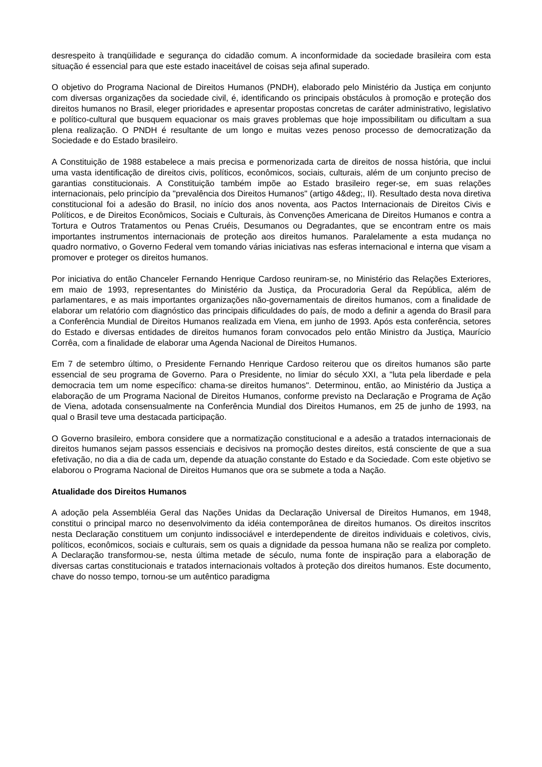desrespeito à tranqüilidade e segurança do cidadão comum. A inconformidade da sociedade brasileira com esta situação é essencial para que este estado inaceitável de coisas seja afinal superado.
O objetivo do Programa Nacional de Direitos Humanos (PNDH), elaborado pelo Ministério da Justiça em conjunto com diversas organizações da sociedade civil, é, identificando os principais obstáculos à promoção e proteção dos direitos humanos no Brasil, eleger prioridades e apresentar propostas concretas de caráter administrativo, legislativo e político-cultural que busquem equacionar os mais graves problemas que hoje impossibilitam ou dificultam a sua plena realização. O PNDH é resultante de um longo e muitas vezes penoso processo de democratização da Sociedade e do Estado brasileiro.
A Constituição de 1988 estabelece a mais precisa e pormenorizada carta de direitos de nossa história, que inclui uma vasta identificação de direitos civis, políticos, econômicos, sociais, culturais, além de um conjunto preciso de garantias constitucionais. A Constituição também impõe ao Estado brasileiro reger-se, em suas relações internacionais, pelo princípio da "prevalência dos Direitos Humanos" (artigo 4&deg;, II). Resultado desta nova diretiva constitucional foi a adesão do Brasil, no início dos anos noventa, aos Pactos Internacionais de Direitos Civis e Políticos, e de Direitos Econômicos, Sociais e Culturais, às Convenções Americana de Direitos Humanos e contra a Tortura e Outros Tratamentos ou Penas Cruéis, Desumanos ou Degradantes, que se encontram entre os mais importantes instrumentos internacionais de proteção aos direitos humanos. Paralelamente a esta mudança no quadro normativo, o Governo Federal vem tomando várias iniciativas nas esferas internacional e interna que visam a promover e proteger os direitos humanos.
Por iniciativa do então Chanceler Fernando Henrique Cardoso reuniram-se, no Ministério das Relações Exteriores, em maio de 1993, representantes do Ministério da Justiça, da Procuradoria Geral da República, além de parlamentares, e as mais importantes organizações não-governamentais de direitos humanos, com a finalidade de elaborar um relatório com diagnóstico das principais dificuldades do país, de modo a definir a agenda do Brasil para a Conferência Mundial de Direitos Humanos realizada em Viena, em junho de 1993. Após esta conferência, setores do Estado e diversas entidades de direitos humanos foram convocados pelo então Ministro da Justiça, Maurício Corrêa, com a finalidade de elaborar uma Agenda Nacional de Direitos Humanos.
Em 7 de setembro último, o Presidente Fernando Henrique Cardoso reiterou que os direitos humanos são parte essencial de seu programa de Governo. Para o Presidente, no limiar do século XXI, a "luta pela liberdade e pela democracia tem um nome específico: chama-se direitos humanos". Determinou, então, ao Ministério da Justiça a elaboração de um Programa Nacional de Direitos Humanos, conforme previsto na Declaração e Programa de Ação de Viena, adotada consensualmente na Conferência Mundial dos Direitos Humanos, em 25 de junho de 1993, na qual o Brasil teve uma destacada participação.
O Governo brasileiro, embora considere que a normatização constitucional e a adesão a tratados internacionais de direitos humanos sejam passos essenciais e decisivos na promoção destes direitos, está consciente de que a sua efetivação, no dia a dia de cada um, depende da atuação constante do Estado e da Sociedade. Com este objetivo se elaborou o Programa Nacional de Direitos Humanos que ora se submete a toda a Nação.
Atualidade dos Direitos Humanos
A adoção pela Assembléia Geral das Nações Unidas da Declaração Universal de Direitos Humanos, em 1948, constitui o principal marco no desenvolvimento da idéia contemporânea de direitos humanos. Os direitos inscritos nesta Declaração constituem um conjunto indissociável e interdependente de direitos individuais e coletivos, civis, políticos, econômicos, sociais e culturais, sem os quais a dignidade da pessoa humana não se realiza por completo. A Declaração transformou-se, nesta última metade de século, numa fonte de inspiração para a elaboração de diversas cartas constitucionais e tratados internacionais voltados à proteção dos direitos humanos. Este documento, chave do nosso tempo, tornou-se um autêntico paradigma